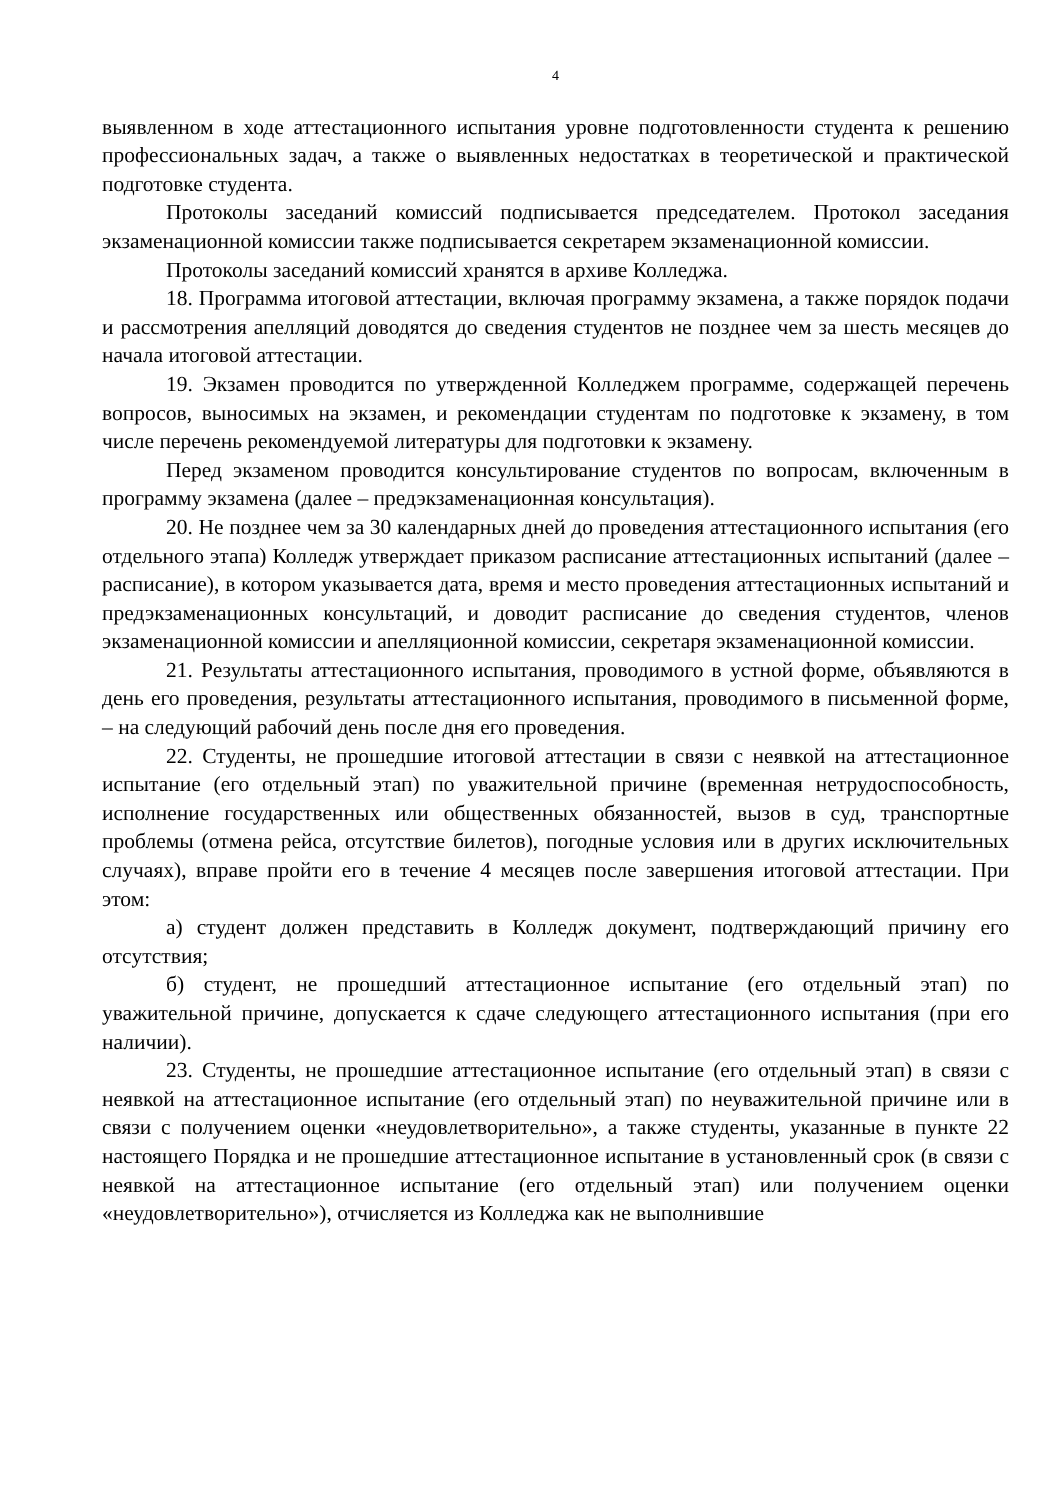4
выявленном в ходе аттестационного испытания уровне подготовленности студента к решению профессиональных задач, а также о выявленных недостатках в теоретической и практической подготовке студента.
Протоколы заседаний комиссий подписывается председателем. Протокол заседания экзаменационной комиссии также подписывается секретарем экзаменационной комиссии.
Протоколы заседаний комиссий хранятся в архиве Колледжа.
18. Программа итоговой аттестации, включая программу экзамена, а также порядок подачи и рассмотрения апелляций доводятся до сведения студентов не позднее чем за шесть месяцев до начала итоговой аттестации.
19. Экзамен проводится по утвержденной Колледжем программе, содержащей перечень вопросов, выносимых на экзамен, и рекомендации студентам по подготовке к экзамену, в том числе перечень рекомендуемой литературы для подготовки к экзамену.
Перед экзаменом проводится консультирование студентов по вопросам, включенным в программу экзамена (далее – предэкзаменационная консультация).
20. Не позднее чем за 30 календарных дней до проведения аттестационного испытания (его отдельного этапа) Колледж утверждает приказом расписание аттестационных испытаний (далее – расписание), в котором указывается дата, время и место проведения аттестационных испытаний и предэкзаменационных консультаций, и доводит расписание до сведения студентов, членов экзаменационной комиссии и апелляционной комиссии, секретаря экзаменационной комиссии.
21. Результаты аттестационного испытания, проводимого в устной форме, объявляются в день его проведения, результаты аттестационного испытания, проводимого в письменной форме, – на следующий рабочий день после дня его проведения.
22. Студенты, не прошедшие итоговой аттестации в связи с неявкой на аттестационное испытание (его отдельный этап) по уважительной причине (временная нетрудоспособность, исполнение государственных или общественных обязанностей, вызов в суд, транспортные проблемы (отмена рейса, отсутствие билетов), погодные условия или в других исключительных случаях), вправе пройти его в течение 4 месяцев после завершения итоговой аттестации. При этом:
а) студент должен представить в Колледж документ, подтверждающий причину его отсутствия;
б) студент, не прошедший аттестационное испытание (его отдельный этап) по уважительной причине, допускается к сдаче следующего аттестационного испытания (при его наличии).
23. Студенты, не прошедшие аттестационное испытание (его отдельный этап) в связи с неявкой на аттестационное испытание (его отдельный этап) по неуважительной причине или в связи с получением оценки «неудовлетворительно», а также студенты, указанные в пункте 22 настоящего Порядка и не прошедшие аттестационное испытание в установленный срок (в связи с неявкой на аттестационное испытание (его отдельный этап) или получением оценки «неудовлетворительно»), отчисляется из Колледжа как не выполнившие